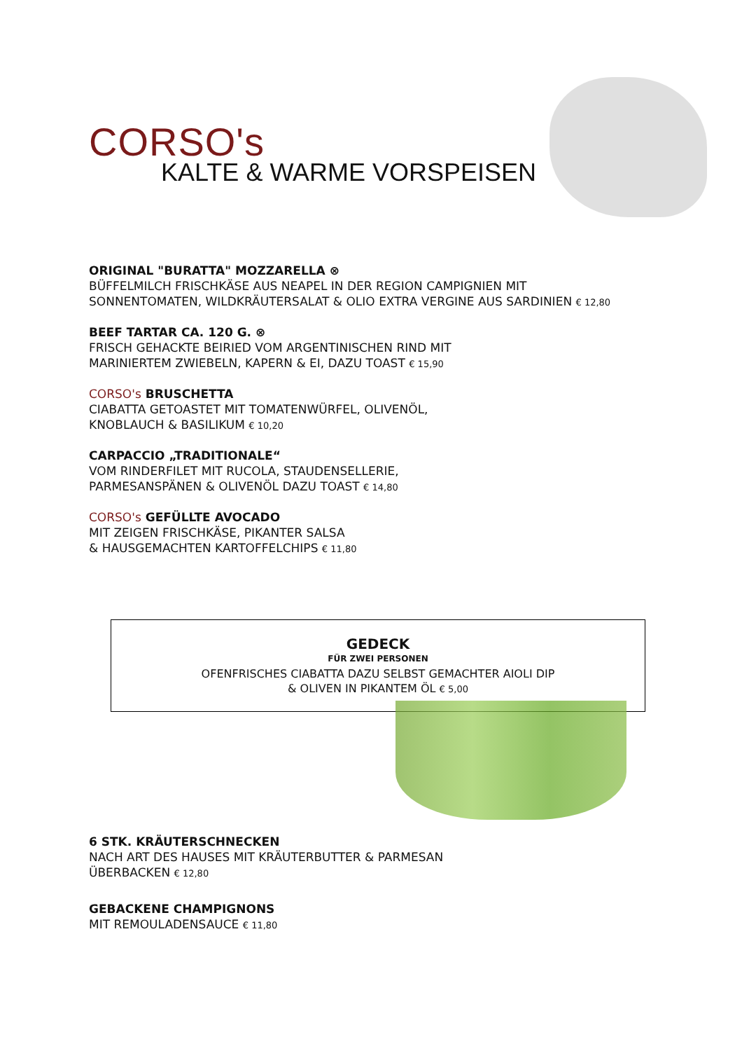CORSO's
KALTE & WARME VORSPEISEN
ORIGINAL "BURATTA" MOZZARELLA ⊗
BÜFFELMILCH FRISCHKÄSE AUS NEAPEL IN DER REGION CAMPIGNIEN MIT
SONNENTOMATEN, WILDKRÄUTERSALAT & OLIO EXTRA VERGINE AUS SARDINIEN € 12,80
BEEF TARTAR CA. 120 G. ⊗
FRISCH GEHACKTE BEIRIED VOM ARGENTINISCHEN RIND MIT
MARINIERTEM ZWIEBELN, KAPERN & EI, DAZU TOAST € 15,90
CORSO's BRUSCHETTA
CIABATTA GETOASTET MIT TOMATENWÜRFEL, OLIVENÖL,
KNOBLAUCH & BASILIKUM € 10,20
CARPACCIO „TRADITIONALE“
VOM RINDERFILET MIT RUCOLA, STAUDENSELLERIE,
PARMESANSPÄNEN & OLIVENÖL DAZU TOAST € 14,80
CORSO's GEFÜLLTE AVOCADO
MIT ZEIGEN FRISCHKÄSE, PIKANTER SALSA
& HAUSGEMACHTEN KARTOFFELCHIPS € 11,80
GEDECK
FÜR ZWEI PERSONEN
OFENFRISCHES CIABATTA DAZU SELBST GEMACHTER AIOLI DIP
& OLIVEN IN PIKANTEM ÖL € 5,00
6 STK. KRÄUTERSCHNECKEN
NACH ART DES HAUSES MIT KRÄUTERBUTTER & PARMESAN
ÜBERBACKEN € 12,80
GEBACKENE CHAMPIGNONS
MIT REMOULADENSAUCE € 11,80